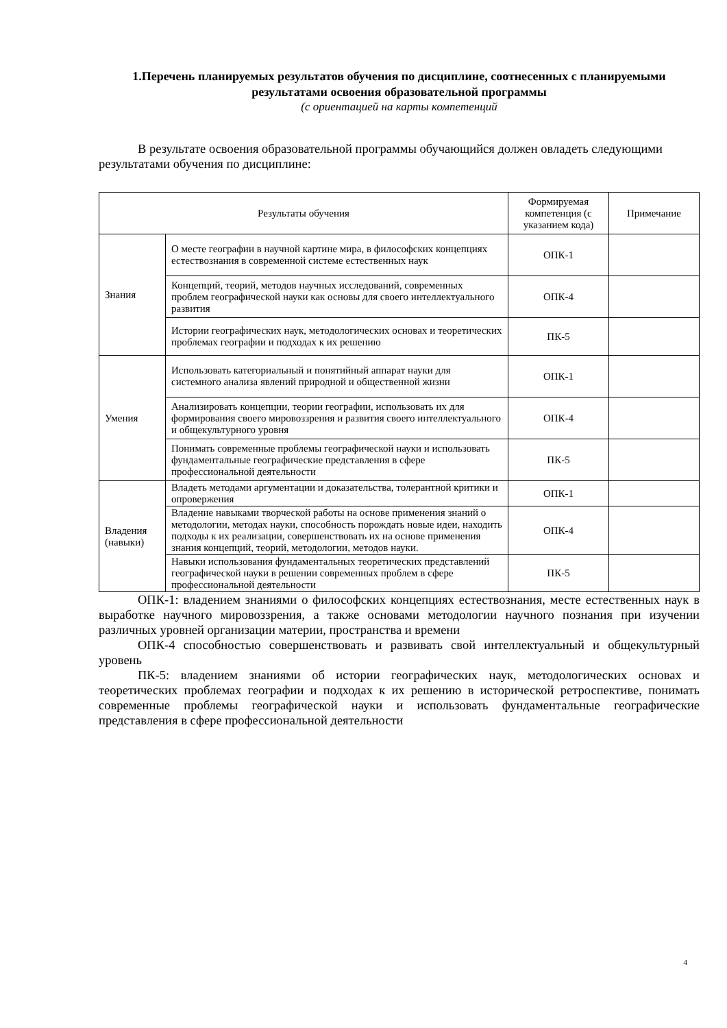1.Перечень планируемых результатов обучения по дисциплине, соотнесенных с планируемыми результатами освоения образовательной программы
(с ориентацией на карты компетенций
В результате освоения образовательной программы обучающийся должен овладеть следующими результатами обучения по дисциплине:
| Результаты обучения | | Формируемая компетенция (с указанием кода) | Примечание |
| --- | --- | --- | --- |
| Знания | О месте географии в научной картине мира, в философских концепциях естествознания в современной системе естественных наук | ОПК-1 | |
| | Концепций, теорий, методов научных исследований, современных проблем географической науки как основы для своего интеллектуального развития | ОПК-4 | |
| | Истории географических наук, методологических основах и теоретических проблемах географии и подходах к их решению | ПК-5 | |
| Умения | Использовать категориальный и понятийный аппарат науки для системного анализа явлений природной и общественной жизни | ОПК-1 | |
| | Анализировать концепции, теории географии, использовать их для формирования своего мировоззрения и развития своего интеллектуального и общекультурного уровня | ОПК-4 | |
| | Понимать современные проблемы географической науки и использовать фундаментальные географические представления в сфере профессиональной деятельности | ПК-5 | |
| Владения (навыки) | Владеть методами аргументации и доказательства, толерантной критики и опровержения | ОПК-1 | |
| | Владение навыками творческой работы на основе применения знаний о методологии, методах науки, способность порождать новые идеи, находить подходы к их реализации, совершенствовать их на основе применения знания концепций, теорий, методологии, методов науки. | ОПК-4 | |
| | Навыки использования фундаментальных теоретических представлений географической науки в решении современных проблем в сфере профессиональной деятельности | ПК-5 | |
ОПК-1: владением знаниями о философских концепциях естествознания, месте естественных наук в выработке научного мировоззрения, а также основами методологии научного познания при изучении различных уровней организации материи, пространства и времени
ОПК-4 способностью совершенствовать и развивать свой интеллектуальный и общекультурный уровень
ПК-5: владением знаниями об истории географических наук, методологических основах и теоретических проблемах географии и подходах к их решению в исторической ретроспективе, понимать современные проблемы географической науки и использовать фундаментальные географические представления в сфере профессиональной деятельности
4